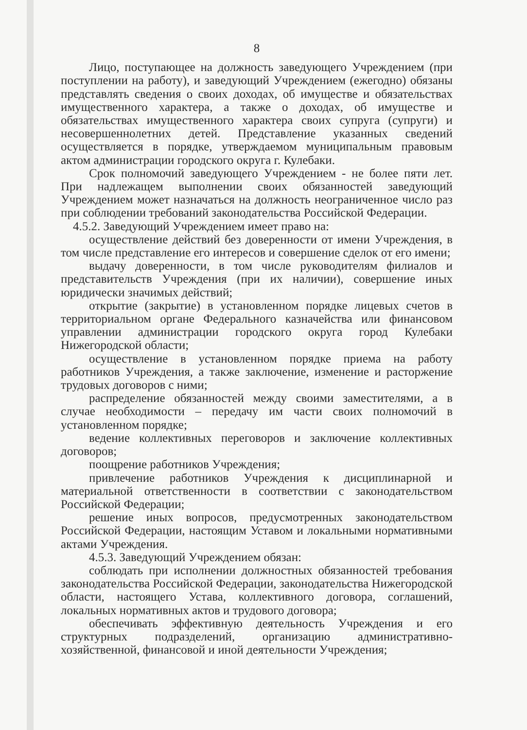8
Лицо, поступающее на должность заведующего Учреждением (при поступлении на работу), и заведующий Учреждением (ежегодно) обязаны представлять сведения о своих доходах, об имуществе и обязательствах имущественного характера, а также о доходах, об имуществе и обязательствах имущественного характера своих супруга (супруги) и несовершеннолетних детей. Представление указанных сведений осуществляется в порядке, утверждаемом муниципальным правовым актом администрации городского округа г. Кулебаки.
Срок полномочий заведующего Учреждением - не более пяти лет. При надлежащем выполнении своих обязанностей заведующий Учреждением может назначаться на должность неограниченное число раз при соблюдении требований законодательства Российской Федерации.
4.5.2. Заведующий Учреждением имеет право на:
осуществление действий без доверенности от имени Учреждения, в том числе представление его интересов и совершение сделок от его имени;
выдачу доверенности, в том числе руководителям филиалов и представительств Учреждения (при их наличии), совершение иных юридически значимых действий;
открытие (закрытие) в установленном порядке лицевых счетов в территориальном органе Федерального казначейства или финансовом управлении администрации городского округа город Кулебаки Нижегородской области;
осуществление в установленном порядке приема на работу работников Учреждения, а также заключение, изменение и расторжение трудовых договоров с ними;
распределение обязанностей между своими заместителями, а в случае необходимости – передачу им части своих полномочий в установленном порядке;
ведение коллективных переговоров и заключение коллективных договоров;
поощрение работников Учреждения;
привлечение работников Учреждения к дисциплинарной и материальной ответственности в соответствии с законодательством Российской Федерации;
решение иных вопросов, предусмотренных законодательством Российской Федерации, настоящим Уставом и локальными нормативными актами Учреждения.
4.5.3. Заведующий Учреждением обязан:
соблюдать при исполнении должностных обязанностей требования законодательства Российской Федерации, законодательства Нижегородской области, настоящего Устава, коллективного договора, соглашений, локальных нормативных актов и трудового договора;
обеспечивать эффективную деятельность Учреждения и его структурных подразделений, организацию административно-хозяйственной, финансовой и иной деятельности Учреждения;